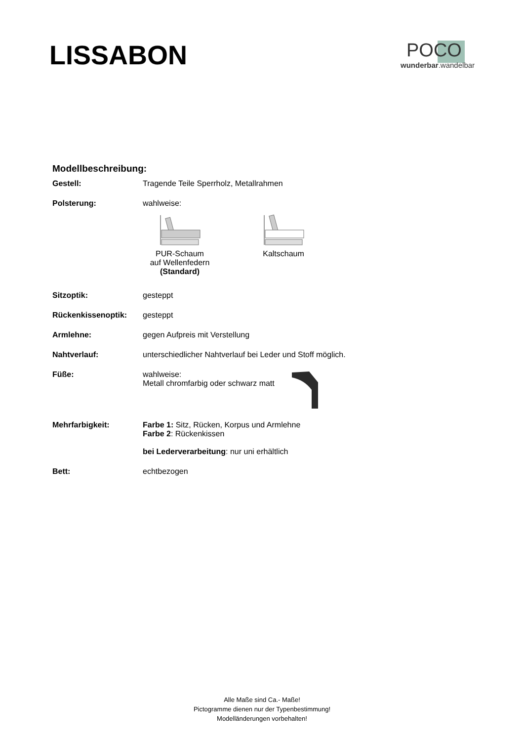LISSABON
POCO
wunderbar.wandelbar
Modellbeschreibung:
Gestell: Tragende Teile Sperrholz, Metallrahmen
Polsterung: wahlweise:
PUR-Schaum
auf Wellenfedern
(Standard)
Kaltschaum
Sitzoptik: gesteppt
Rückenkissenoptik: gesteppt
Armlehne: gegen Aufpreis mit Verstellung
Nahtverlauf: unterschiedlicher Nahtverlauf bei Leder und Stoff möglich.
Füße: wahlweise:
Metall chromfarbig oder schwarz matt
Mehrfarbigkeit: Farbe 1: Sitz, Rücken, Korpus und Armlehne
Farbe 2: Rückenkissen
bei Lederverarbeitung: nur uni erhältlich
Bett: echtbezogen
Alle Maße sind Ca.- Maße!
Pictogramme dienen nur der Typenbestimmung!
Modelländerungen vorbehalten!